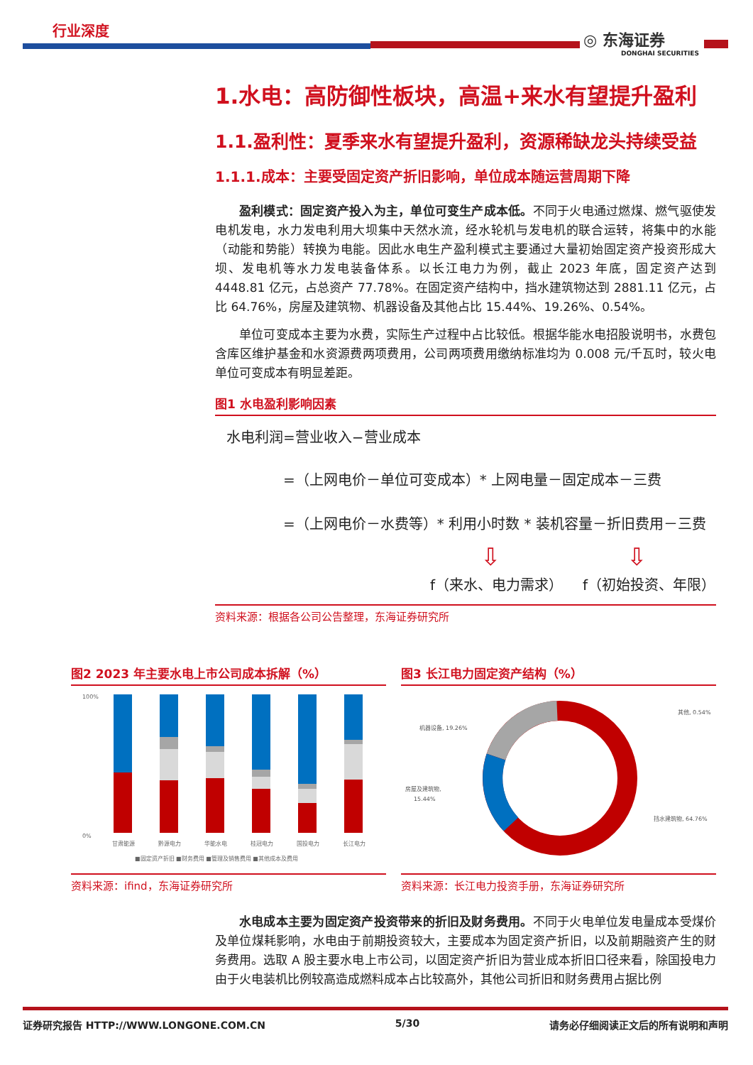行业深度 ◎ 东海证券
DONGHAI SECURITIES
1.水电：高防御性板块，高温+来水有望提升盈利
1.1.盈利性：夏季来水有望提升盈利，资源稀缺龙头持续受益
1.1.1.成本：主要受固定资产折旧影响，单位成本随运营周期下降
盈利模式：固定资产投入为主，单位可变生产成本低。不同于火电通过燃煤、燃气驱使发电机发电，水力发电利用大坝集中天然水流，经水轮机与发电机的联合运转，将集中的水能（动能和势能）转换为电能。因此水电生产盈利模式主要通过大量初始固定资产投资形成大坝、发电机等水力发电装备体系。以长江电力为例，截止 2023 年底，固定资产达到 4448.81 亿元，占总资产 77.78%。在固定资产结构中，挡水建筑物达到 2881.11 亿元，占比 64.76%，房屋及建筑物、机器设备及其他占比 15.44%、19.26%、0.54%。
单位可变成本主要为水费，实际生产过程中占比较低。根据华能水电招股说明书，水费包含库区维护基金和水资源费两项费用，公司两项费用缴纳标准均为 0.008 元/千瓦时，较火电单位可变成本有明显差距。
图1 水电盈利影响因素
水电利润=营业收入−营业成本
=（上网电价－单位可变成本）* 上网电量－固定成本－三费
=（上网电价－水费等）* 利用小时数 * 装机容量－折旧费用－三费
⇩ ⇩
f（来水、电力需求） f（初始投资、年限）
资料来源：根据各公司公告整理，东海证券研究所
图2 2023 年主要水电上市公司成本拆解（%）
100%
0%
甘肃能源
黔源电力
华能水电
桂冠电力
国投电力
长江电力
■固定资产折旧 ■财务费用 ■管理及销售费用 ■其他成本及费用
资料来源：ifind，东海证券研究所
图3 长江电力固定资产结构（%）
其他, 0.54%
机器设备, 19.26%
房屋及建筑物,
15.44%
挡水建筑物, 64.76%
资料来源：长江电力投资手册，东海证券研究所
水电成本主要为固定资产投资带来的折旧及财务费用。不同于火电单位发电量成本受煤价及单位煤耗影响，水电由于前期投资较大，主要成本为固定资产折旧，以及前期融资产生的财务费用。选取 A 股主要水电上市公司，以固定资产折旧为营业成本折旧口径来看，除国投电力由于火电装机比例较高造成燃料成本占比较高外，其他公司折旧和财务费用占据比例
证券研究报告 HTTP://WWW.LONGONE.COM.CN 5/30 请务必仔细阅读正文后的所有说明和声明